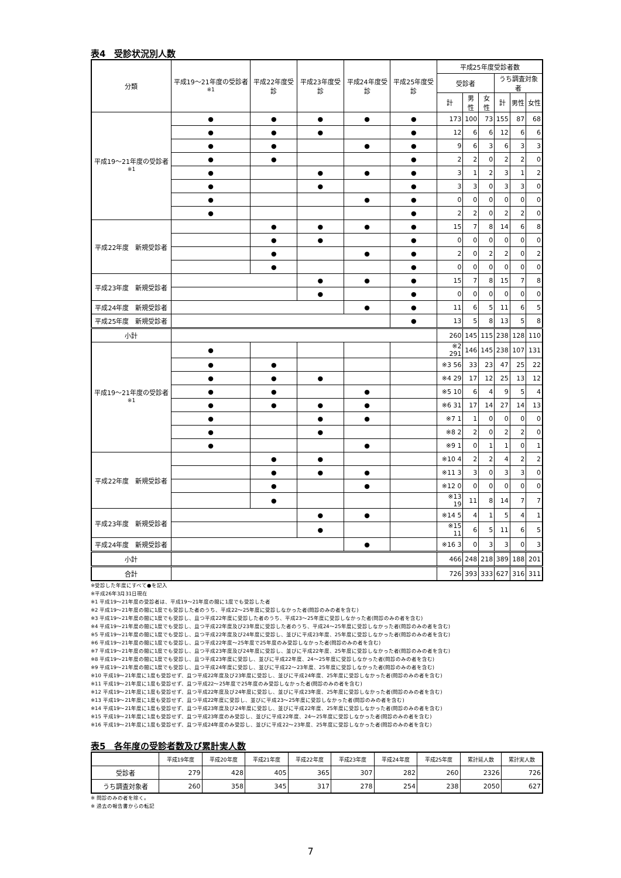表4　受診状況別人数
| 分類 | 平成19～21年度の受診者<sup>※1</sup> | 平成22年度受診 | 平成23年度受診 | 平成24年度受診 | 平成25年度受診 | 平成25年度受診者数 | | | | | |
| --- | --- | --- | --- | --- | --- | --- | --- | --- | --- | --- | --- |
| | | | | | | 受診者 | | | うち調査対象者 | | |
| | | | | | | 計 | 男性 | 女性 | 計 | 男性 | 女性 |
| 平成19～21年度の受診者<sup>※1</sup> | ● | ● | ● | ● | ● | 173 | 100 | 73 | 155 | 87 | 68 |
| | ● | ● | ● | | ● | 12 | 6 | 6 | 12 | 6 | 6 |
| | ● | ● | | ● | ● | 9 | 6 | 3 | 6 | 3 | 3 |
| | ● | ● | | | ● | 2 | 2 | 0 | 2 | 2 | 0 |
| | ● | | ● | ● | ● | 3 | 1 | 2 | 3 | 1 | 2 |
| | ● | | ● | | ● | 3 | 3 | 0 | 3 | 3 | 0 |
| | ● | | | ● | ● | 0 | 0 | 0 | 0 | 0 | 0 |
| | ● | | | | ● | 2 | 2 | 0 | 2 | 2 | 0 |
| 平成22年度 新規受診者 | | ● | ● | ● | ● | 15 | 7 | 8 | 14 | 6 | 8 |
| | | ● | ● | | ● | 0 | 0 | 0 | 0 | 0 | 0 |
| | | ● | | ● | ● | 2 | 0 | 2 | 2 | 0 | 2 |
| | | ● | | | ● | 0 | 0 | 0 | 0 | 0 | 0 |
| 平成23年度 新規受診者 | | | ● | ● | ● | 15 | 7 | 8 | 15 | 7 | 8 |
| | | | ● | | ● | 0 | 0 | 0 | 0 | 0 | 0 |
| 平成24年度 新規受診者 | | | | ● | ● | 11 | 6 | 5 | 11 | 6 | 5 |
| 平成25年度 新規受診者 | | | | | ● | 13 | 5 | 8 | 13 | 5 | 8 |
| 小計 | | | | | | 260 | 145 | 115 | 238 | 128 | 110 |
| 平成19～21年度の受診者<sup>※1</sup> | ● | | | | | ※2 291 | 146 | 145 | 238 | 107 | 131 |
| | ● | ● | | | | ※3 56 | 33 | 23 | 47 | 25 | 22 |
| | ● | ● | ● | | | ※4 29 | 17 | 12 | 25 | 13 | 12 |
| | ● | ● | | ● | | ※5 10 | 6 | 4 | 9 | 5 | 4 |
| | ● | ● | ● | ● | | ※6 31 | 17 | 14 | 27 | 14 | 13 |
| | ● | | ● | ● | | ※7 1 | 1 | 0 | 0 | 0 | 0 |
| | ● | | ● | | | ※8 2 | 2 | 0 | 2 | 2 | 0 |
| | ● | | | ● | | ※9 1 | 0 | 1 | 1 | 0 | 1 |
| 平成22年度 新規受診者 | | ● | ● | | | ※10 4 | 2 | 2 | 4 | 2 | 2 |
| | | ● | ● | ● | | ※11 3 | 3 | 0 | 3 | 3 | 0 |
| | | ● | | ● | | ※12 0 | 0 | 0 | 0 | 0 | 0 |
| | | ● | | | | ※13 19 | 11 | 8 | 14 | 7 | 7 |
| 平成23年度 新規受診者 | | | ● | ● | | ※14 5 | 4 | 1 | 5 | 4 | 1 |
| | | | ● | | | ※15 11 | 6 | 5 | 11 | 6 | 5 |
| 平成24年度 新規受診者 | | | | ● | | ※16 3 | 0 | 3 | 3 | 0 | 3 |
| 小計 | | | | | | 466 | 248 | 218 | 389 | 188 | 201 |
| 合計 | | | | | | 726 | 393 | 333 | 627 | 316 | 311 |
※受診した年度にすべて●を記入
※平成26年3月31日現在
※1 平成19～21年度の受診者は、平成19～21年度の間に1度でも受診した者
※2 平成19～21年度の間に1度でも受診した者のうち、平成22～25年度に受診しなかった者(問診のみの者を含む)
※3 平成19～21年度の間に1度でも受診し、且つ平成22年度に受診した者のうち、平成23～25年度に受診しなかった者(問診のみの者を含む)
※4 平成19～21年度の間に1度でも受診し、且つ平成22年度及び23年度に受診した者のうち、平成24～25年度に受診しなかった者(問診のみの者を含む)
※5 平成19～21年度の間に1度でも受診し、且つ平成22年度及び24年度に受診し、並びに平成23年度、25年度に受診しなかった者(問診のみの者を含む)
※6 平成19～21年度の間に1度でも受診し、且つ平成22年度～25年度で25年度のみ受診しなかった者(問診のみの者を含む)
※7 平成19～21年度の間に1度でも受診し、且つ平成23年度及び24年度に受診し、並びに平成22年度、25年度に受診しなかった者(問診のみの者を含む)
※8 平成19～21年度の間に1度でも受診し、且つ平成23年度に受診し、並びに平成22年度、24～25年度に受診しなかった者(問診のみの者を含む)
※9 平成19～21年度の間に1度でも受診し、且つ平成24年度に受診し、並びに平成22～23年度、25年度に受診しなかった者(問診のみの者を含む)
※10 平成19～21年度に1度も受診せず、且つ平成22年度及び23年度に受診し、並びに平成24年度、25年度に受診しなかった者(問診のみの者を含む)
※11 平成19～21年度に1度も受診せず、且つ平成22～25年度で25年度のみ受診しなかった者(問診のみの者を含む)
※12 平成19～21年度に1度も受診せず、且つ平成22年度及び24年度に受診し、並びに平成23年度、25年度に受診しなかった者(問診のみの者を含む)
※13 平成19～21年度に1度も受診せず、且つ平成22年度に受診し、並びに平成23～25年度に受診しなかった者(問診のみの者を含む)
※14 平成19～21年度に1度も受診せず、且つ平成23年度及び24年度に受診し、並びに平成22年度、25年度に受診しなかった者(問診のみの者を含む)
※15 平成19～21年度に1度も受診せず、且つ平成23年度のみ受診し、並びに平成22年度、24～25年度に受診しなかった者(問診のみの者を含む)
※16 平成19～21年度に1度も受診せず、且つ平成24年度のみ受診し、並びに平成22～23年度、25年度に受診しなかった者(問診のみの者を含む)
表5　各年度の受診者数及び累計実人数
| | 平成19年度 | 平成20年度 | 平成21年度 | 平成22年度 | 平成23年度 | 平成24年度 | 平成25年度 | 累計延人数 | 累計実人数 |
| --- | --- | --- | --- | --- | --- | --- | --- | --- | --- |
| 受診者 | 279 | 428 | 405 | 365 | 307 | 282 | 260 | 2326 | 726 |
| うち調査対象者 | 260 | 358 | 345 | 317 | 278 | 254 | 238 | 2050 | 627 |
※ 問診のみの者を除く。
※ 過去の報告書からの転記
7